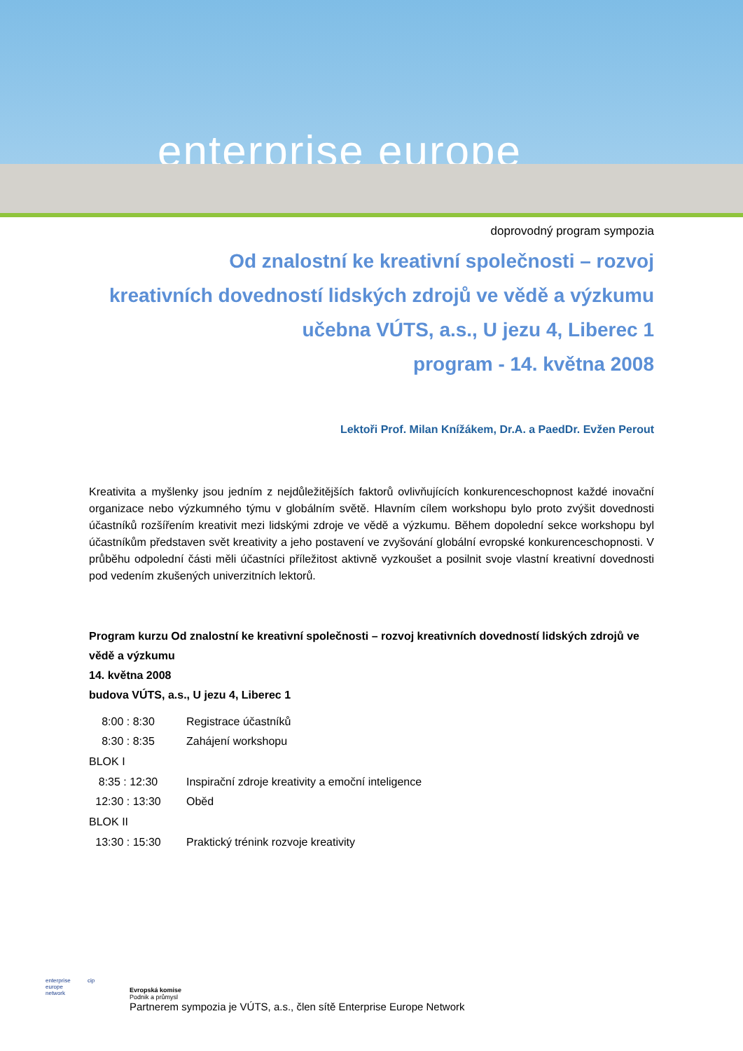enterprise europe
doprovodný program sympozia
Od znalostní ke kreativní společnosti – rozvoj
kreativních dovedností lidských zdrojů ve vědě a výzkumu
učebna VÚTS, a.s., U jezu 4, Liberec 1
program - 14. května 2008
Lektoři Prof. Milan Knížákem, Dr.A. a PaedDr. Evžen Perout
Kreativita a myšlenky jsou jedním z nejdůležitějších faktorů ovlivňujících konkurenceschopnost každé inovační organizace nebo výzkumného týmu v globálním světě. Hlavním cílem workshopu bylo proto zvýšit dovednosti účastníků rozšířením kreativit mezi lidskými zdroje ve vědě a výzkumu. Během dopolední sekce workshopu byl účastníkům představen svět kreativity a jeho postavení ve zvyšování globální evropské konkurenceschopnosti. V průběhu odpolední části měli účastníci příležitost aktivně vyzkoušet a posilnit svoje vlastní kreativní dovednosti pod vedením zkušených univerzitních lektorů.
Program kurzu Od znalostní ke kreativní společnosti – rozvoj kreativních dovedností lidských zdrojů ve vědě a výzkumu
14. května 2008
budova VÚTS, a.s., U jezu 4, Liberec 1
8:00 : 8:30 Registrace účastníků
8:30 : 8:35 Zahájení workshopu
BLOK I
8:35 : 12:30 Inspirační zdroje kreativity a emoční inteligence
12:30 : 13:30 Oběd
BLOK II
13:30 : 15:30 Praktický trénink rozvoje kreativity
enterprise europe network
cip
Evropská komise
Podnik a průmysl
Partnerem sympozia je VÚTS, a.s., člen sítě Enterprise Europe Network